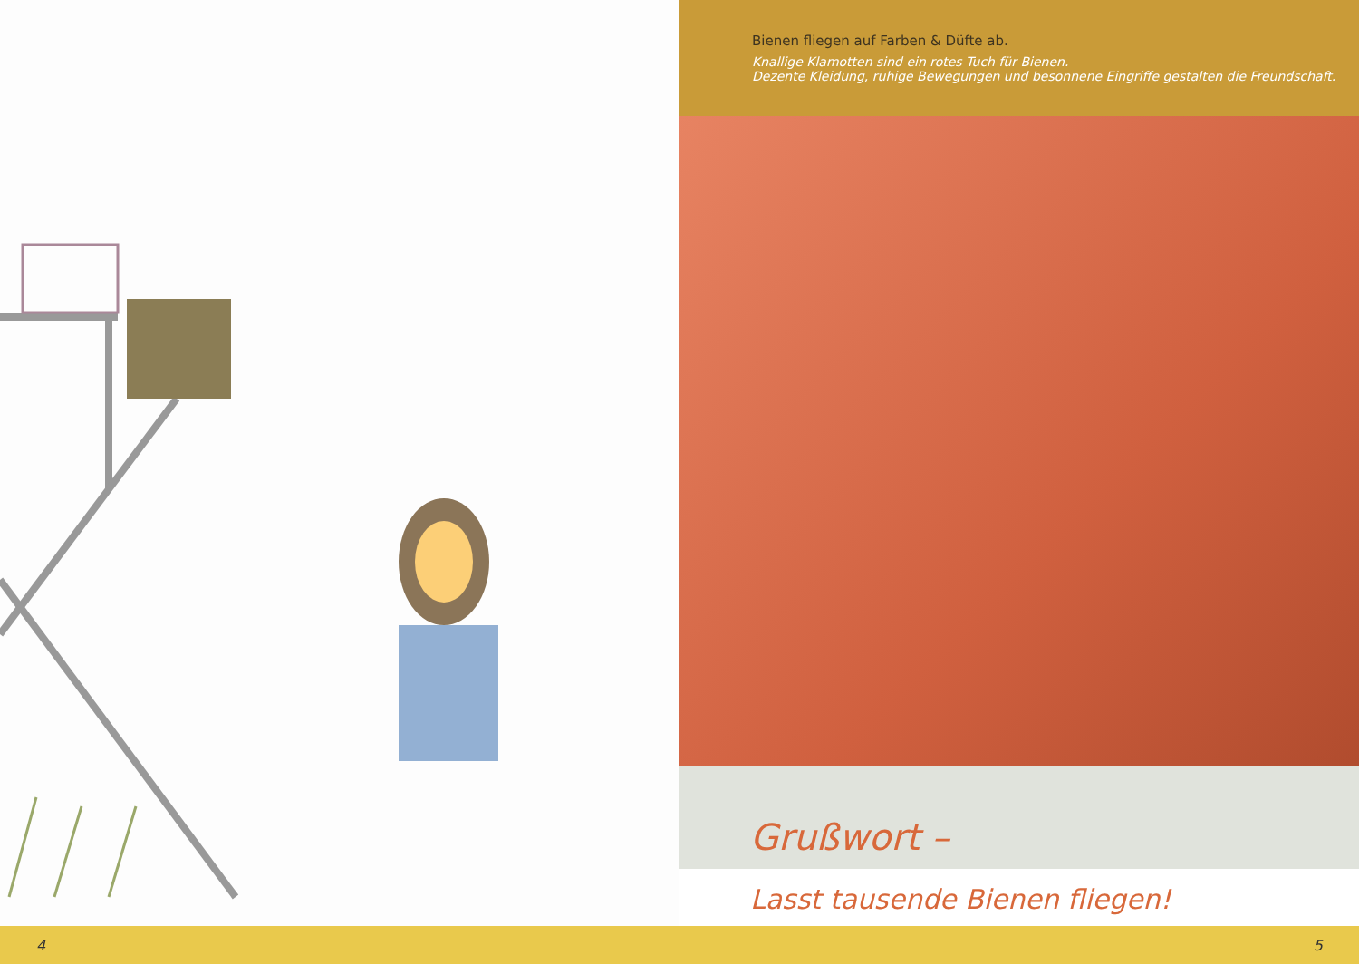Bienen fliegen auf Farben & Düfte ab.
Knallige Klamotten sind ein rotes Tuch für Bienen.
Dezente Kleidung, ruhige Bewegungen und besonnene Eingriffe gestalten die Freundschaft.
Grußwort –
Lasst tausende Bienen fliegen!
4 5